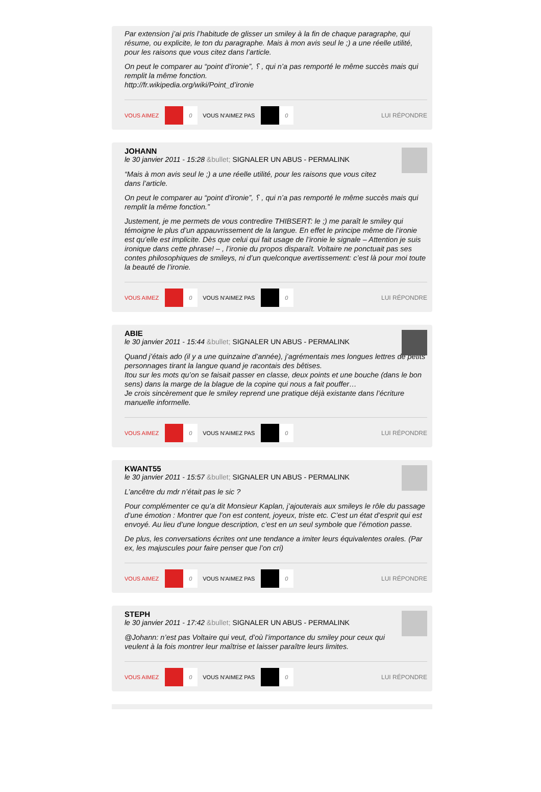Par extension j’ai pris l’habitude de glisser un smiley à la fin de chaque paragraphe, qui résume, ou explicite, le ton du paragraphe. Mais à mon avis seul le ;) a une réelle utilité, pour les raisons que vous citez dans l’article.
On peut le comparer au “point d’ironie”, ⸮ , qui n’a pas remporté le même succès mais qui remplit la même fonction.
http://fr.wikipedia.org/wiki/Point_d’ironie
VOUS AIMEZ 0 VOUS N'AIMEZ PAS 0 LUI RÉPONDRE
JOHANN
le 30 janvier 2011 - 15:28 &bullet; SIGNALER UN ABUS - PERMALINK
“Mais à mon avis seul le ;) a une réelle utilité, pour les raisons que vous citez dans l’article.
On peut le comparer au “point d’ironie”, ⸮ , qui n’a pas remporté le même succès mais qui remplit la même fonction.”
Justement, je me permets de vous contredire THIBSERT: le ;) me paraît le smiley qui témoigne le plus d’un appauvrissement de la langue. En effet le principe même de l’ironie est qu’elle est implicite. Dès que celui qui fait usage de l’ironie le signale – Attention je suis ironique dans cette phrase! – , l’ironie du propos disparaît. Voltaire ne ponctuait pas ses contes philosophiques de smileys, ni d’un quelconque avertissement: c’est là pour moi toute la beauté de l’ironie.
VOUS AIMEZ 0 VOUS N'AIMEZ PAS 0 LUI RÉPONDRE
ABIE
le 30 janvier 2011 - 15:44 &bullet; SIGNALER UN ABUS - PERMALINK
Quand j’étais ado (il y a une quinzaine d’année), j’agrémentais mes longues lettres de petits personnages tirant la langue quand je racontais des bêtises.
Itou sur les mots qu’on se faisait passer en classe, deux points et une bouche (dans le bon sens) dans la marge de la blague de la copine qui nous a fait pouffer…
Je crois sincèrement que le smiley reprend une pratique déjà existante dans l’écriture manuelle informelle.
VOUS AIMEZ 0 VOUS N'AIMEZ PAS 0 LUI RÉPONDRE
KWANT55
le 30 janvier 2011 - 15:57 &bullet; SIGNALER UN ABUS - PERMALINK
L’ancêtre du mdr n’était pas le sic ?
Pour complémenter ce qu’a dit Monsieur Kaplan, j’ajouterais aux smileys le rôle du passage d’une émotion : Montrer que l’on est content, joyeux, triste etc. C’est un état d’esprit qui est envoyé. Au lieu d’une longue description, c’est en un seul symbole que l’émotion passe.
De plus, les conversations écrites ont une tendance a imiter leurs équivalentes orales. (Par ex, les majuscules pour faire penser que l’on cri)
VOUS AIMEZ 0 VOUS N'AIMEZ PAS 0 LUI RÉPONDRE
STEPH
le 30 janvier 2011 - 17:42 &bullet; SIGNALER UN ABUS - PERMALINK
@Johann: n’est pas Voltaire qui veut, d’où l’importance du smiley pour ceux qui veulent à la fois montrer leur maîtrise et laisser paraître leurs limites.
VOUS AIMEZ 0 VOUS N'AIMEZ PAS 0 LUI RÉPONDRE